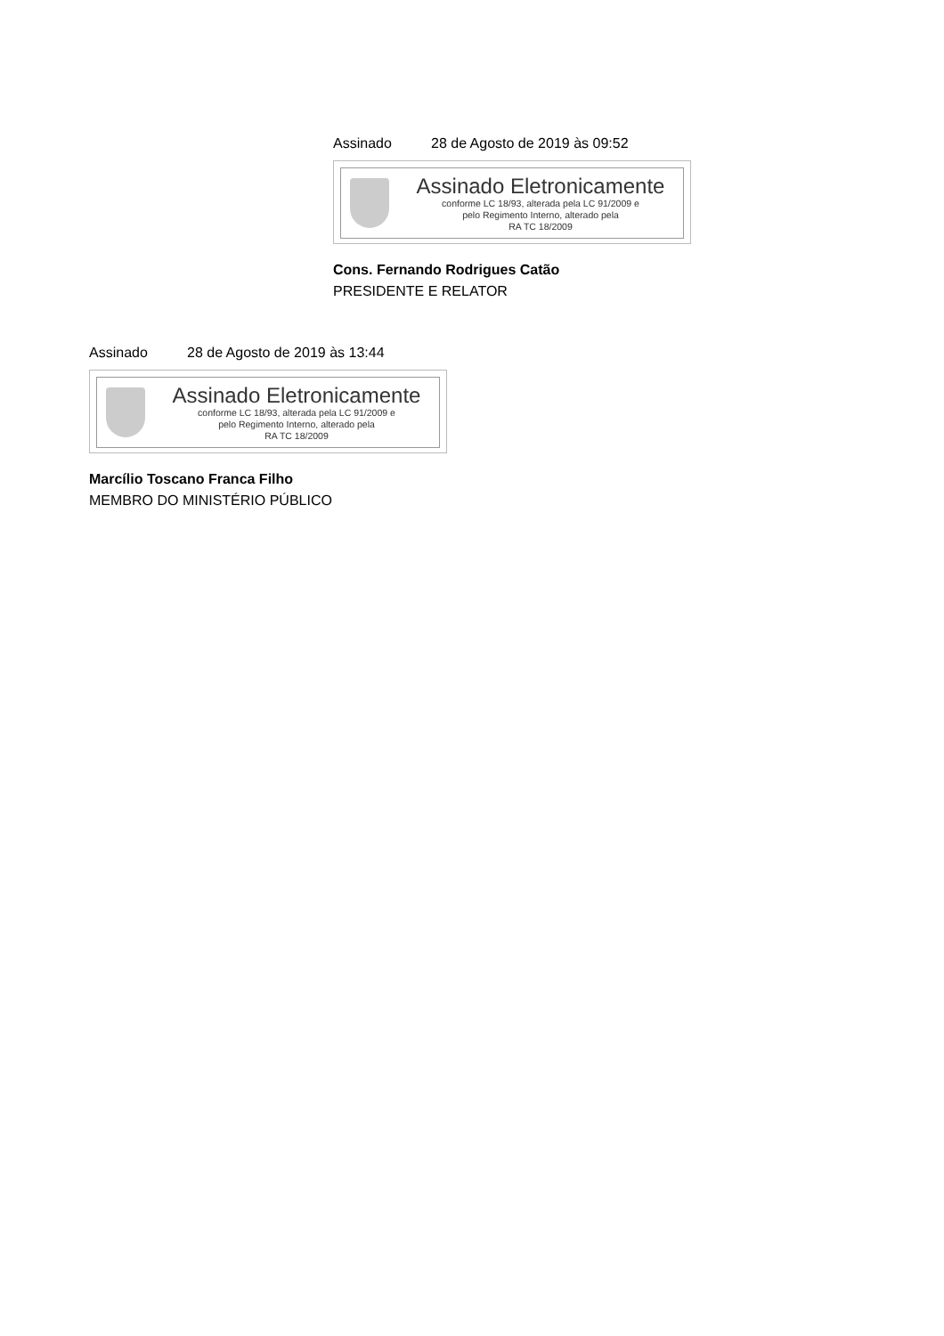Assinado 28 de Agosto de 2019 às 09:52
Assinado Eletronicamente
conforme LC 18/93, alterada pela LC 91/2009 e
pelo Regimento Interno, alterado pela
RA TC 18/2009
Cons. Fernando Rodrigues Catão
PRESIDENTE E RELATOR
Assinado 28 de Agosto de 2019 às 13:44
Assinado Eletronicamente
conforme LC 18/93, alterada pela LC 91/2009 e
pelo Regimento Interno, alterado pela
RA TC 18/2009
Marcílio Toscano Franca Filho
MEMBRO DO MINISTÉRIO PÚBLICO